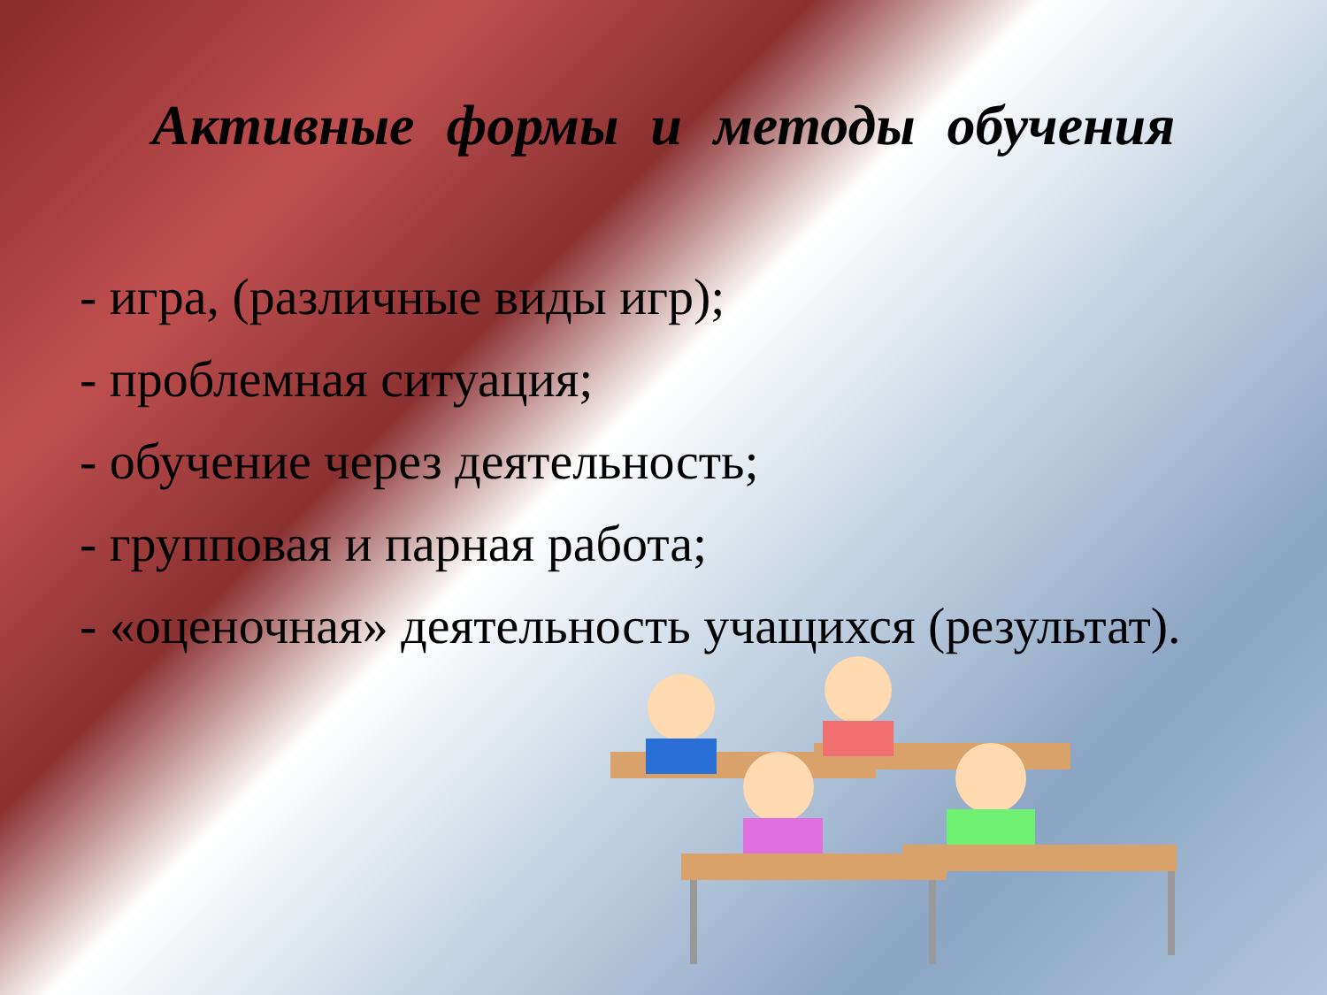Активные формы и методы обучения
- игра, (различные виды игр);
- проблемная ситуация;
- обучение через деятельность;
- групповая и парная работа;
- «оценочная» деятельность учащихся (результат).